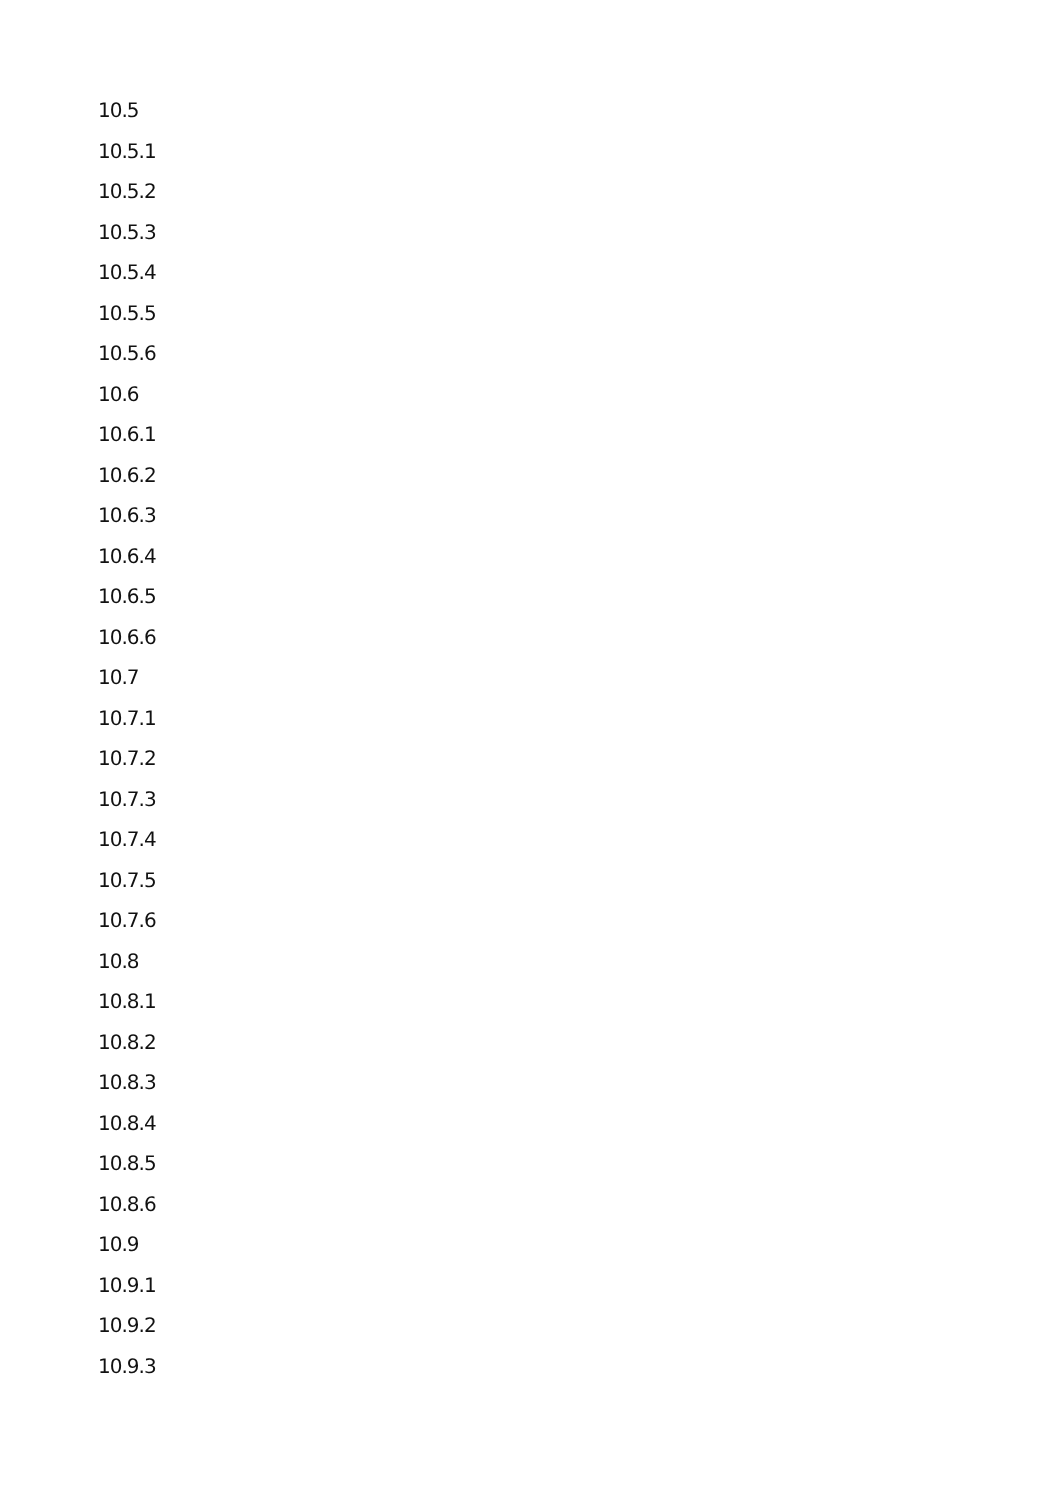10.5
10.5.1
10.5.2
10.5.3
10.5.4
10.5.5
10.5.6
10.6
10.6.1
10.6.2
10.6.3
10.6.4
10.6.5
10.6.6
10.7
10.7.1
10.7.2
10.7.3
10.7.4
10.7.5
10.7.6
10.8
10.8.1
10.8.2
10.8.3
10.8.4
10.8.5
10.8.6
10.9
10.9.1
10.9.2
10.9.3